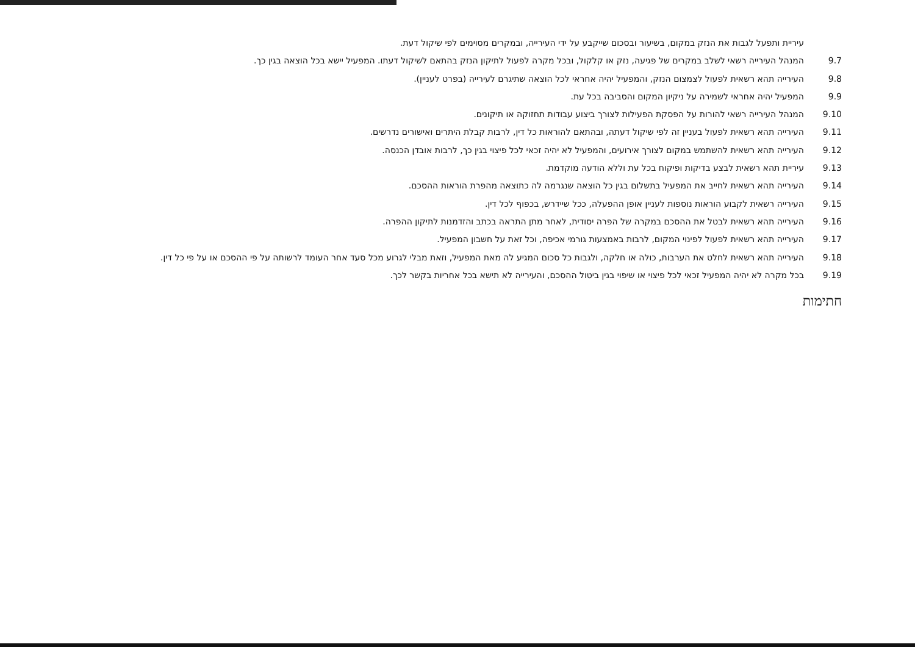עיריית ותפעל לגבות את הנזק במקום, בשיעור ובסכום שייקבע על ידי העירייה, ובמקרים מסוימים לפי שיקול דעת.
9.7 המנהל העירייה רשאי לשלב במקרים של פגיעה, נזק או קלקול, ובכל מקרה לפעול לתיקון הנזק בהתאם לשיקול דעתו. המפעיל יישא בכל הוצאה בגין כך.
9.8 העירייה תהא רשאית לפעול לצמצום הנזק, והמפעיל יהיה אחראי לכל הוצאה שתיגרם לעירייה (בפרט לעניין).
9.9 המפעיל יהיה אחראי לשמירה על ניקיון המקום והסביבה בכל עת.
9.10 המנהל העירייה רשאי להורות על הפסקת הפעילות לצורך ביצוע עבודות תחזוקה או תיקונים.
9.11 העירייה תהא רשאית לפעול בעניין זה לפי שיקול דעתה, ובהתאם להוראות כל דין, לרבות קבלת היתרים ואישורים נדרשים.
9.12 העירייה תהא רשאית להשתמש במקום לצורך אירועים, והמפעיל לא יהיה זכאי לכל פיצוי בגין כך, לרבות אובדן הכנסה.
9.13 עיריית תהא רשאית לבצע בדיקות ופיקוח בכל עת וללא הודעה מוקדמת.
9.14 העירייה תהא רשאית לחייב את המפעיל בתשלום בגין כל הוצאה שנגרמה לה כתוצאה מהפרת הוראות ההסכם.
9.15 העירייה רשאית לקבוע הוראות נוספות לעניין אופן ההפעלה, ככל שיידרש, בכפוף לכל דין.
9.16 העירייה תהא רשאית לבטל את ההסכם במקרה של הפרה יסודית, לאחר מתן התראה בכתב והזדמנות לתיקון ההפרה.
9.17 העירייה תהא רשאית לפעול לפינוי המקום, לרבות באמצעות גורמי אכיפה, וכל זאת על חשבון המפעיל.
9.18 העירייה תהא רשאית לחלט את הערבות, כולה או חלקה, ולגבות כל סכום המגיע לה מאת המפעיל, וזאת מבלי לגרוע מכל סעד אחר העומד לרשותה על פי ההסכם או על פי כל דין.
9.19 בכל מקרה לא יהיה המפעיל זכאי לכל פיצוי או שיפוי בגין ביטול ההסכם, והעירייה לא תישא בכל אחריות בקשר לכך.
חתימות